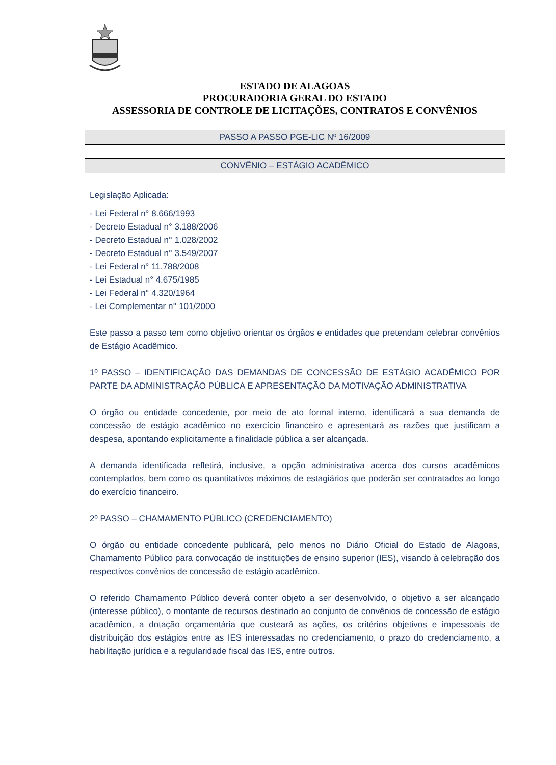ESTADO DE ALAGOAS
PROCURADORIA GERAL DO ESTADO
ASSESSORIA DE CONTROLE DE LICITAÇÕES, CONTRATOS E CONVÊNIOS
PASSO A PASSO PGE-LIC Nº 16/2009
CONVÊNIO – ESTÁGIO ACADÊMICO
Legislação Aplicada:
- Lei Federal n° 8.666/1993
- Decreto Estadual n° 3.188/2006
- Decreto Estadual n° 1.028/2002
- Decreto Estadual n° 3.549/2007
- Lei Federal n° 11.788/2008
- Lei Estadual n° 4.675/1985
- Lei Federal n° 4.320/1964
- Lei Complementar n° 101/2000
Este passo a passo tem como objetivo orientar os órgãos e entidades que pretendam celebrar convênios de Estágio Acadêmico.
1º PASSO – IDENTIFICAÇÃO DAS DEMANDAS DE CONCESSÃO DE ESTÁGIO ACADÊMICO POR PARTE DA ADMINISTRAÇÃO PÚBLICA E APRESENTAÇÃO DA MOTIVAÇÃO ADMINISTRATIVA
O órgão ou entidade concedente, por meio de ato formal interno, identificará a sua demanda de concessão de estágio acadêmico no exercício financeiro e apresentará as razões que justificam a despesa, apontando explicitamente a finalidade pública a ser alcançada.
A demanda identificada refletirá, inclusive, a opção administrativa acerca dos cursos acadêmicos contemplados, bem como os quantitativos máximos de estagiários que poderão ser contratados ao longo do exercício financeiro.
2º PASSO – CHAMAMENTO PÚBLICO (CREDENCIAMENTO)
O órgão ou entidade concedente publicará, pelo menos no Diário Oficial do Estado de Alagoas, Chamamento Público para convocação de instituições de ensino superior (IES), visando à celebração dos respectivos convênios de concessão de estágio acadêmico.
O referido Chamamento Público deverá conter objeto a ser desenvolvido, o objetivo a ser alcançado (interesse público), o montante de recursos destinado ao conjunto de convênios de concessão de estágio acadêmico, a dotação orçamentária que custeará as ações, os critérios objetivos e impessoais de distribuição dos estágios entre as IES interessadas no credenciamento, o prazo do credenciamento, a habilitação jurídica e a regularidade fiscal das IES, entre outros.